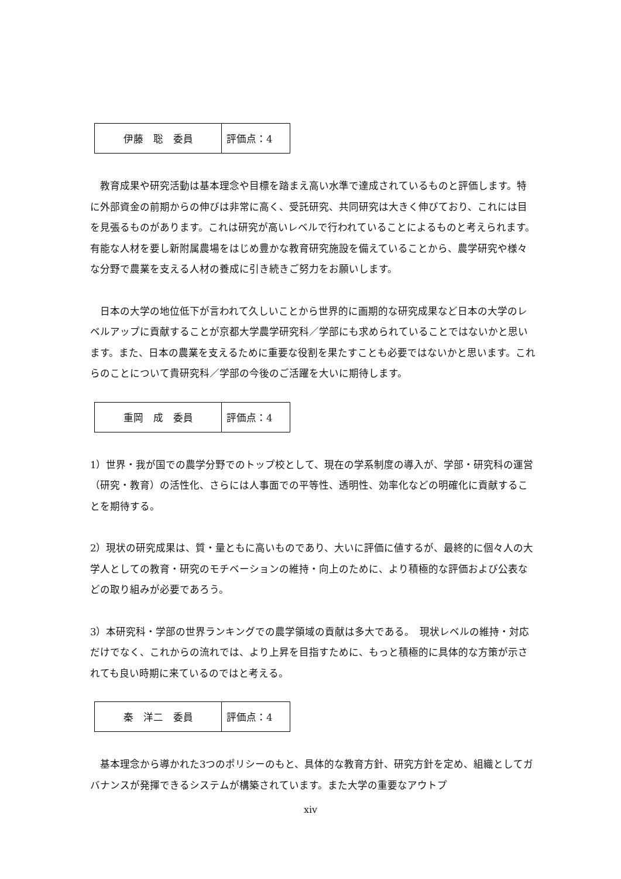| 伊藤 聡 委員 | 評価点：4 |
　教育成果や研究活動は基本理念や目標を踏まえ高い水準で達成されているものと評価します。特に外部資金の前期からの伸びは非常に高く、受託研究、共同研究は大きく伸びており、これには目を見張るものがあります。これは研究が高いレベルで行われていることによるものと考えられます。有能な人材を要し新附属農場をはじめ豊かな教育研究施設を備えていることから、農学研究や様々な分野で農業を支える人材の養成に引き続きご努力をお願いします。
　日本の大学の地位低下が言われて久しいことから世界的に画期的な研究成果など日本の大学のレベルアップに貢献することが京都大学農学研究科／学部にも求められていることではないかと思います。また、日本の農業を支えるために重要な役割を果たすことも必要ではないかと思います。これらのことについて貴研究科／学部の今後のご活躍を大いに期待します。
| 重岡 成 委員 | 評価点：4 |
1）世界・我が国での農学分野でのトップ校として、現在の学系制度の導入が、学部・研究科の運営（研究・教育）の活性化、さらには人事面での平等性、透明性、効率化などの明確化に貢献することを期待する。
2）現状の研究成果は、質・量ともに高いものであり、大いに評価に値するが、最終的に個々人の大学人としての教育・研究のモチベーションの維持・向上のために、より積極的な評価および公表などの取り組みが必要であろう。
3）本研究科・学部の世界ランキングでの農学領域の貢献は多大である。　現状レベルの維持・対応だけでなく、これからの流れでは、より上昇を目指すために、もっと積極的に具体的な方策が示されても良い時期に来ているのではと考える。
| 秦 洋二 委員 | 評価点：4 |
　基本理念から導かれた3つのポリシーのもと、具体的な教育方針、研究方針を定め、組織としてガバナンスが発揮できるシステムが構築されています。また大学の重要なアウトプ
xiv